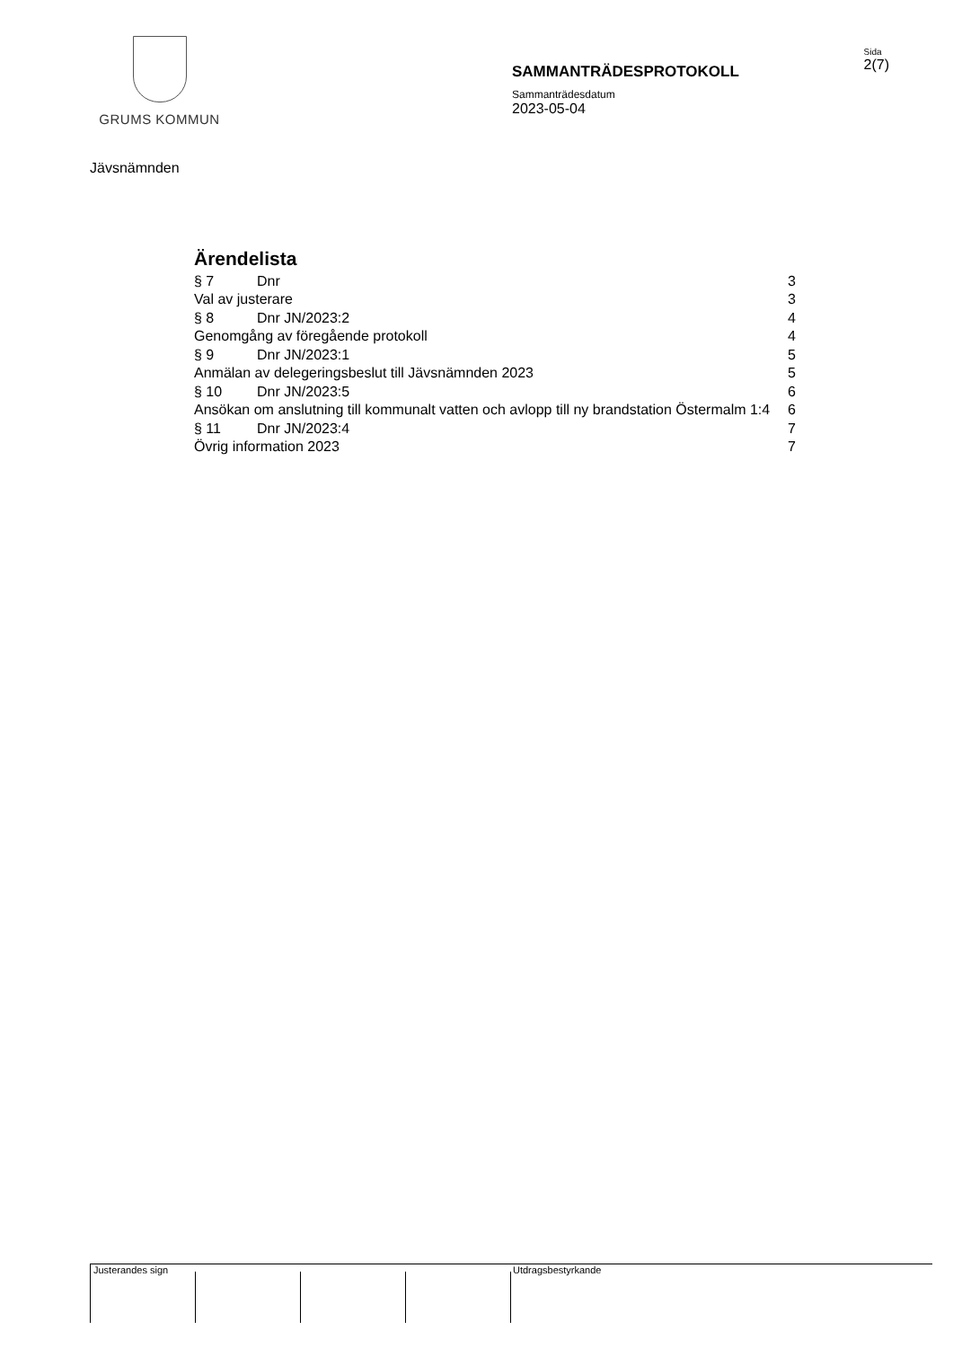GRUMS KOMMUN
SAMMANTRÄDESPROTOKOLL
Sida
2(7)
Sammanträdesdatum
2023-05-04
Jävsnämnden
Ärendelista
§ 7 Dnr 3
Val av justerare 3
§ 8 Dnr JN/2023:2 4
Genomgång av föregående protokoll 4
§ 9 Dnr JN/2023:1 5
Anmälan av delegeringsbeslut till Jävsnämnden 2023 5
§ 10 Dnr JN/2023:5 6
Ansökan om anslutning till kommunalt vatten och avlopp till ny brandstation Östermalm 1:4 6
§ 11 Dnr JN/2023:4 7
Övrig information 2023 7
Justerandes sign Utdragsbestyrkande